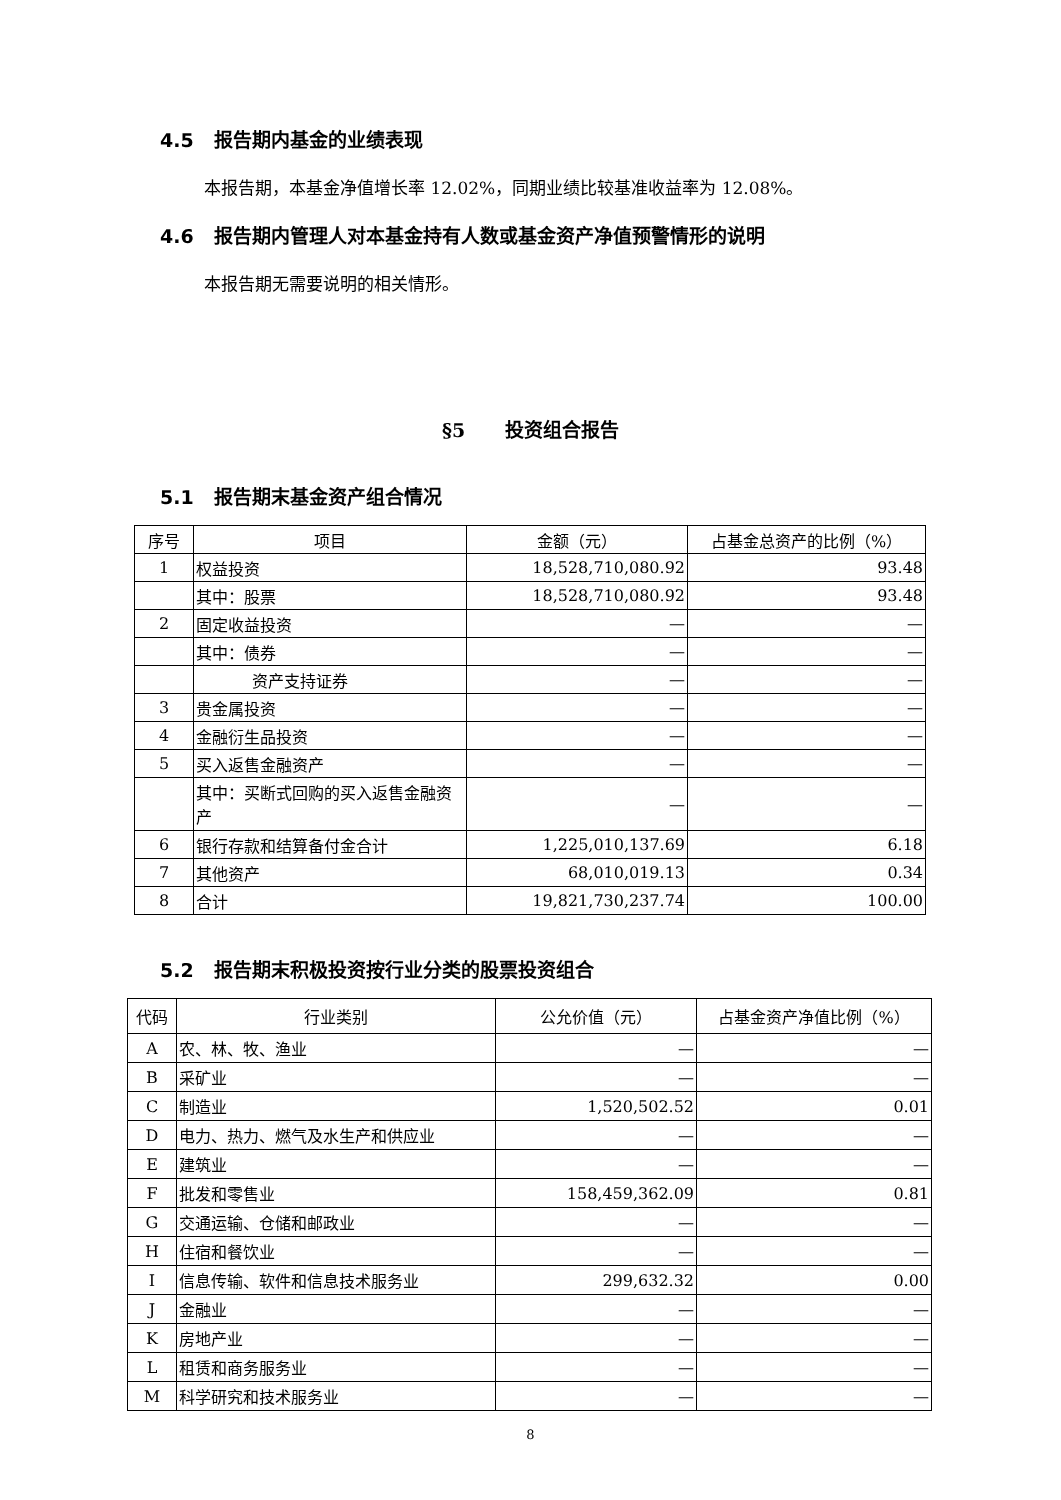4.5 报告期内基金的业绩表现
本报告期，本基金净值增长率 12.02%，同期业绩比较基准收益率为 12.08%。
4.6 报告期内管理人对本基金持有人数或基金资产净值预警情形的说明
本报告期无需要说明的相关情形。
§5 投资组合报告
5.1 报告期末基金资产组合情况
| 序号 | 项目 | 金额（元） | 占基金总资产的比例（%） |
| --- | --- | --- | --- |
| 1 | 权益投资 | 18,528,710,080.92 | 93.48 |
| | 其中：股票 | 18,528,710,080.92 | 93.48 |
| 2 | 固定收益投资 | — | — |
| | 其中：债券 | — | — |
| | 资产支持证券 | — | — |
| 3 | 贵金属投资 | — | — |
| 4 | 金融衍生品投资 | — | — |
| 5 | 买入返售金融资产 | — | — |
| | 其中：买断式回购的买入返售金融资产 | — | — |
| 6 | 银行存款和结算备付金合计 | 1,225,010,137.69 | 6.18 |
| 7 | 其他资产 | 68,010,019.13 | 0.34 |
| 8 | 合计 | 19,821,730,237.74 | 100.00 |
5.2 报告期末积极投资按行业分类的股票投资组合
| 代码 | 行业类别 | 公允价值（元） | 占基金资产净值比例（%） |
| --- | --- | --- | --- |
| A | 农、林、牧、渔业 | — | — |
| B | 采矿业 | — | — |
| C | 制造业 | 1,520,502.52 | 0.01 |
| D | 电力、热力、燃气及水生产和供应业 | — | — |
| E | 建筑业 | — | — |
| F | 批发和零售业 | 158,459,362.09 | 0.81 |
| G | 交通运输、仓储和邮政业 | — | — |
| H | 住宿和餐饮业 | — | — |
| I | 信息传输、软件和信息技术服务业 | 299,632.32 | 0.00 |
| J | 金融业 | — | — |
| K | 房地产业 | — | — |
| L | 租赁和商务服务业 | — | — |
| M | 科学研究和技术服务业 | — | — |
8